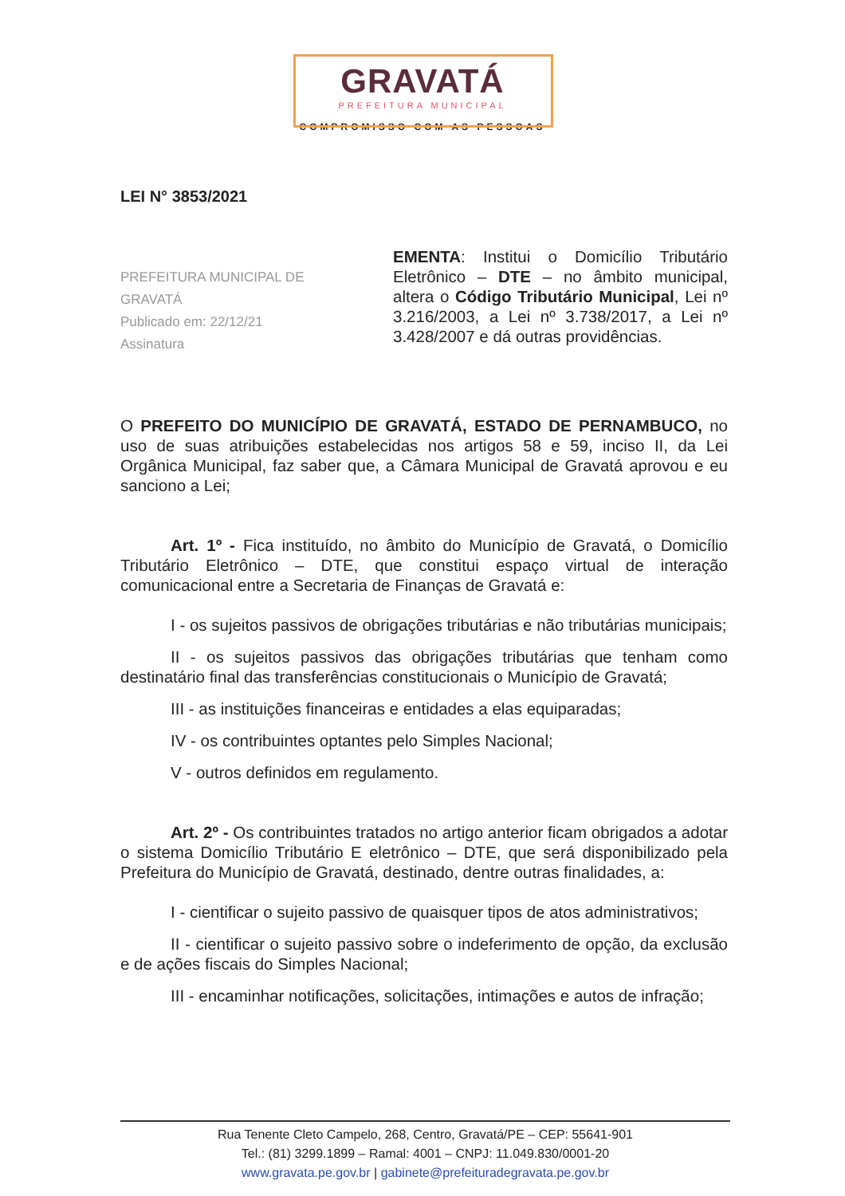GRAVATÁ
PREFEITURA MUNICIPAL
COMPROMISSO COM AS PESSOAS
LEI N° 3853/2021
PREFEITURA MUNICIPAL DE GRAVATÁ
Publicado em: 22/12/21
Assinatura
EMENTA: Institui o Domicílio Tributário Eletrônico – DTE – no âmbito municipal, altera o Código Tributário Municipal, Lei nº 3.216/2003, a Lei nº 3.738/2017, a Lei nº 3.428/2007 e dá outras providências.
O PREFEITO DO MUNICÍPIO DE GRAVATÁ, ESTADO DE PERNAMBUCO, no uso de suas atribuições estabelecidas nos artigos 58 e 59, inciso II, da Lei Orgânica Municipal, faz saber que, a Câmara Municipal de Gravatá aprovou e eu sanciono a Lei;
Art. 1º - Fica instituído, no âmbito do Município de Gravatá, o Domicílio Tributário Eletrônico – DTE, que constitui espaço virtual de interação comunicacional entre a Secretaria de Finanças de Gravatá e:
I - os sujeitos passivos de obrigações tributárias e não tributárias municipais;
II - os sujeitos passivos das obrigações tributárias que tenham como destinatário final das transferências constitucionais o Município de Gravatá;
III - as instituições financeiras e entidades a elas equiparadas;
IV - os contribuintes optantes pelo Simples Nacional;
V - outros definidos em regulamento.
Art. 2º - Os contribuintes tratados no artigo anterior ficam obrigados a adotar o sistema Domicílio Tributário E eletrônico – DTE, que será disponibilizado pela Prefeitura do Município de Gravatá, destinado, dentre outras finalidades, a:
I - cientificar o sujeito passivo de quaisquer tipos de atos administrativos;
II - cientificar o sujeito passivo sobre o indeferimento de opção, da exclusão e de ações fiscais do Simples Nacional;
III - encaminhar notificações, solicitações, intimações e autos de infração;
Rua Tenente Cleto Campelo, 268, Centro, Gravatá/PE – CEP: 55641-901
Tel.: (81) 3299.1899 – Ramal: 4001 – CNPJ: 11.049.830/0001-20
www.gravata.pe.gov.br | gabinete@prefeituradegravata.pe.gov.br